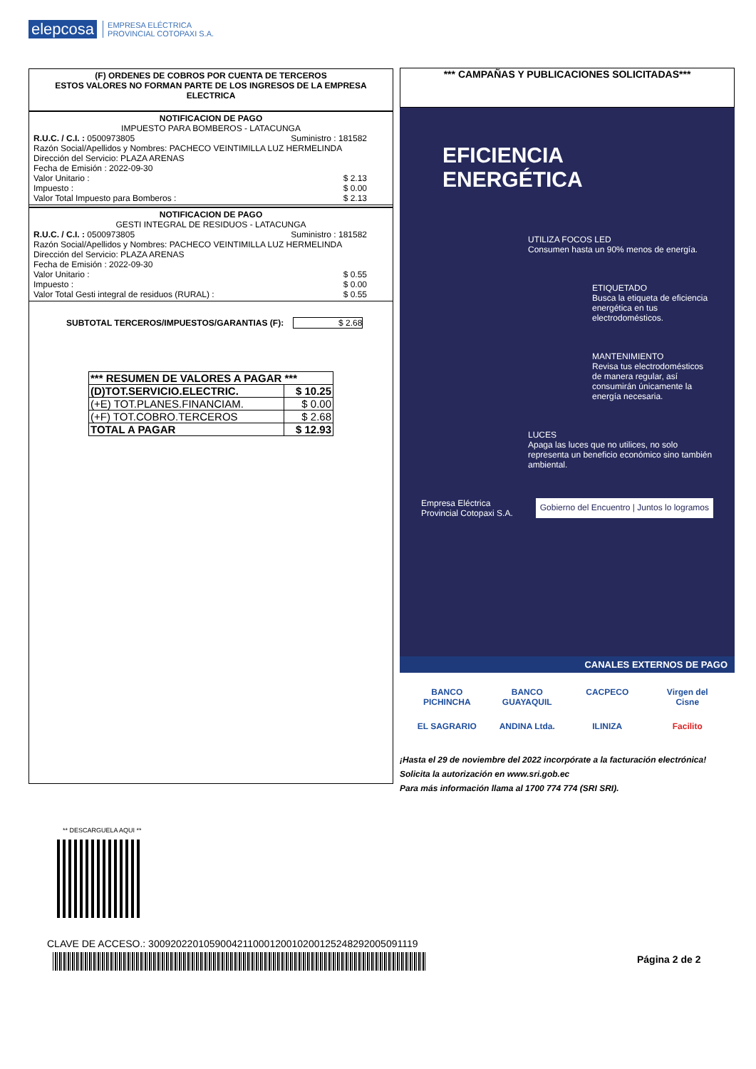elepcosa EMPRESA ELÉCTRICA
PROVINCIAL COTOPAXI S.A.
(F) ORDENES DE COBROS POR CUENTA DE TERCEROS
ESTOS VALORES NO FORMAN PARTE DE LOS INGRESOS DE LA EMPRESA ELECTRICA
NOTIFICACION DE PAGO
IMPUESTO PARA BOMBEROS - LATACUNGA
R.U.C. / C.I. : 0500973805 Suministro : 181582
Razón Social/Apellidos y Nombres: PACHECO VEINTIMILLA LUZ HERMELINDA
Dirección del Servicio: PLAZA ARENAS
Fecha de Emisión : 2022-09-30
Valor Unitario : $ 2.13
Impuesto : $ 0.00
Valor Total Impuesto para Bomberos : $ 2.13
NOTIFICACION DE PAGO
GESTI INTEGRAL DE RESIDUOS - LATACUNGA
R.U.C. / C.I. : 0500973805 Suministro : 181582
Razón Social/Apellidos y Nombres: PACHECO VEINTIMILLA LUZ HERMELINDA
Dirección del Servicio: PLAZA ARENAS
Fecha de Emisión : 2022-09-30
Valor Unitario : $ 0.55
Impuesto : $ 0.00
Valor Total Gesti integral de residuos (RURAL) : $ 0.55
SUBTOTAL TERCEROS/IMPUESTOS/GARANTIAS (F): $ 2.68
| *** RESUMEN DE VALORES A PAGAR *** | |
| --- | --- |
| (D)TOT.SERVICIO.ELECTRIC. | $ 10.25 |
| (+E) TOT.PLANES.FINANCIAM. | $ 0.00 |
| (+F) TOT.COBRO.TERCEROS | $ 2.68 |
| TOTAL A PAGAR | $ 12.93 |
*** CAMPAÑAS Y PUBLICACIONES SOLICITADAS***
EFICIENCIA
ENERGÉTICA
UTILIZA FOCOS LED
Consumen hasta un 90% menos de energía.
ETIQUETADO
Busca la etiqueta de eficiencia energética en tus electrodomésticos.
MANTENIMIENTO
Revisa tus electrodomésticos de manera regular, así consumirán únicamente la energía necesaria.
LUCES
Apaga las luces que no utilices, no solo representa un beneficio económico sino también ambiental.
Empresa Eléctrica
Provincial Cotopaxi S.A. Gobierno del Encuentro | Juntos lo logramos
CANALES EXTERNOS DE PAGO
BANCO PICHINCHA BANCO GUAYAQUIL CACPECO Virgen del Cisne EL SAGRARIO ANDINA Ltda. ILINIZA Facilito
¡Hasta el 29 de noviembre del 2022 incorpórate a la facturación electrónica!
Solicita la autorización en www.sri.gob.ec
Para más información llama al 1700 774 774 (SRI SRI).
** DESCARGUELA AQUI **
CLAVE DE ACCESO.: 3009202201059004211000120010200125248292005091119
Página 2 de 2